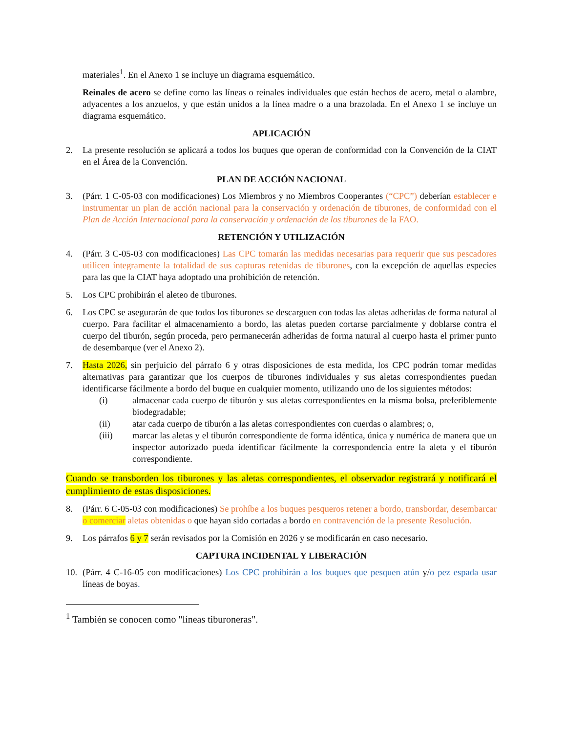materiales<sup>1</sup>. En el Anexo 1 se incluye un diagrama esquemático.
Reinales de acero se define como las líneas o reinales individuales que están hechos de acero, metal o alambre, adyacentes a los anzuelos, y que están unidos a la línea madre o a una brazolada. En el Anexo 1 se incluye un diagrama esquemático.
APLICACIÓN
2. La presente resolución se aplicará a todos los buques que operan de conformidad con la Convención de la CIAT en el Área de la Convención.
PLAN DE ACCIÓN NACIONAL
3. (Párr. 1 C-05-03 con modificaciones) Los Miembros y no Miembros Cooperantes (“CPC”) deberían establecer e instrumentar un plan de acción nacional para la conservación y ordenación de tiburones, de conformidad con el Plan de Acción Internacional para la conservación y ordenación de los tiburones de la FAO.
RETENCIÓN Y UTILIZACIÓN
4. (Párr. 3 C-05-03 con modificaciones) Las CPC tomarán las medidas necesarias para requerir que sus pescadores utilicen íntegramente la totalidad de sus capturas retenidas de tiburones, con la excepción de aquellas especies para las que la CIAT haya adoptado una prohibición de retención.
5. Los CPC prohibirán el aleteo de tiburones.
6. Los CPC se asegurarán de que todos los tiburones se descarguen con todas las aletas adheridas de forma natural al cuerpo. Para facilitar el almacenamiento a bordo, las aletas pueden cortarse parcialmente y doblarse contra el cuerpo del tiburón, según proceda, pero permanecerán adheridas de forma natural al cuerpo hasta el primer punto de desembarque (ver el Anexo 2).
7. Hasta 2026, sin perjuicio del párrafo 6 y otras disposiciones de esta medida, los CPC podrán tomar medidas alternativas para garantizar que los cuerpos de tiburones individuales y sus aletas correspondientes puedan identificarse fácilmente a bordo del buque en cualquier momento, utilizando uno de los siguientes métodos:
(i) almacenar cada cuerpo de tiburón y sus aletas correspondientes en la misma bolsa, preferiblemente biodegradable;
(ii) atar cada cuerpo de tiburón a las aletas correspondientes con cuerdas o alambres; o,
(iii) marcar las aletas y el tiburón correspondiente de forma idéntica, única y numérica de manera que un inspector autorizado pueda identificar fácilmente la correspondencia entre la aleta y el tiburón correspondiente.
Cuando se transborden los tiburones y las aletas correspondientes, el observador registrará y notificará el cumplimiento de estas disposiciones.
8. (Párr. 6 C-05-03 con modificaciones) Se prohíbe a los buques pesqueros retener a bordo, transbordar, desembarcar o comerciar aletas obtenidas o que hayan sido cortadas a bordo en contravención de la presente Resolución.
9. Los párrafos 6 y 7 serán revisados por la Comisión en 2026 y se modificarán en caso necesario.
CAPTURA INCIDENTAL Y LIBERACIÓN
10. (Párr. 4 C-16-05 con modificaciones) Los CPC prohibirán a los buques que pesquen atún y/o pez espada usar líneas de boyas.
<sup>1</sup> También se conocen como "líneas tiburoneras".